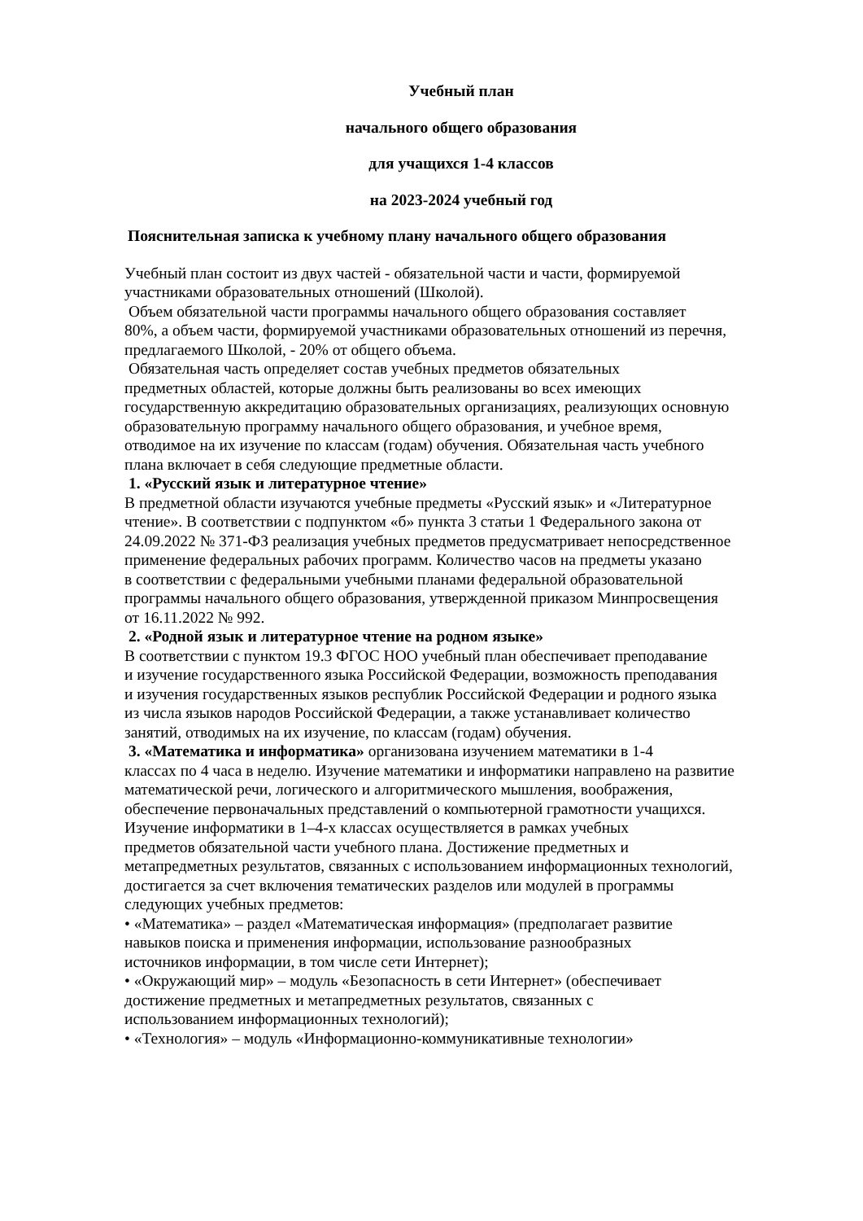Учебный план
начального общего образования
для учащихся 1-4 классов
на 2023-2024 учебный год
Пояснительная записка к учебному плану начального общего образования
Учебный план состоит из двух частей - обязательной части и части, формируемой
участниками образовательных отношений (Школой).
Объем обязательной части программы начального общего образования составляет
80%, а объем части, формируемой участниками образовательных отношений из перечня,
предлагаемого Школой, - 20% от общего объема.
Обязательная часть определяет состав учебных предметов обязательных
предметных областей, которые должны быть реализованы во всех имеющих
государственную аккредитацию образовательных организациях, реализующих основную
образовательную программу начального общего образования, и учебное время,
отводимое на их изучение по классам (годам) обучения. Обязательная часть учебного
плана включает в себя следующие предметные области.
1. «Русский язык и литературное чтение»
В предметной области изучаются учебные предметы «Русский язык» и «Литературное
чтение». В соответствии с подпунктом «б» пункта 3 статьи 1 Федерального закона от
24.09.2022 № 371-ФЗ реализация учебных предметов предусматривает непосредственное
применение федеральных рабочих программ. Количество часов на предметы указано
в соответствии с федеральными учебными планами федеральной образовательной
программы начального общего образования, утвержденной приказом Минпросвещения
от 16.11.2022 № 992.
2. «Родной язык и литературное чтение на родном языке»
В соответствии с пунктом 19.3 ФГОС НОО учебный план обеспечивает преподавание
и изучение государственного языка Российской Федерации, возможность преподавания
и изучения государственных языков республик Российской Федерации и родного языка
из числа языков народов Российской Федерации, а также устанавливает количество
занятий, отводимых на их изучение, по классам (годам) обучения.
3. «Математика и информатика» организована изучением математики в 1-4
классах по 4 часа в неделю. Изучение математики и информатики направлено на развитие
математической речи, логического и алгоритмического мышления, воображения,
обеспечение первоначальных представлений о компьютерной грамотности учащихся.
Изучение информатики в 1–4-х классах осуществляется в рамках учебных
предметов обязательной части учебного плана. Достижение предметных и
метапредметных результатов, связанных с использованием информационных технологий,
достигается за счет включения тематических разделов или модулей в программы
следующих учебных предметов:
• «Математика» – раздел «Математическая информация» (предполагает развитие
навыков поиска и применения информации, использование разнообразных
источников информации, в том числе сети Интернет);
• «Окружающий мир» – модуль «Безопасность в сети Интернет» (обеспечивает
достижение предметных и метапредметных результатов, связанных с
использованием информационных технологий);
• «Технология» – модуль «Информационно-коммуникативные технологии»